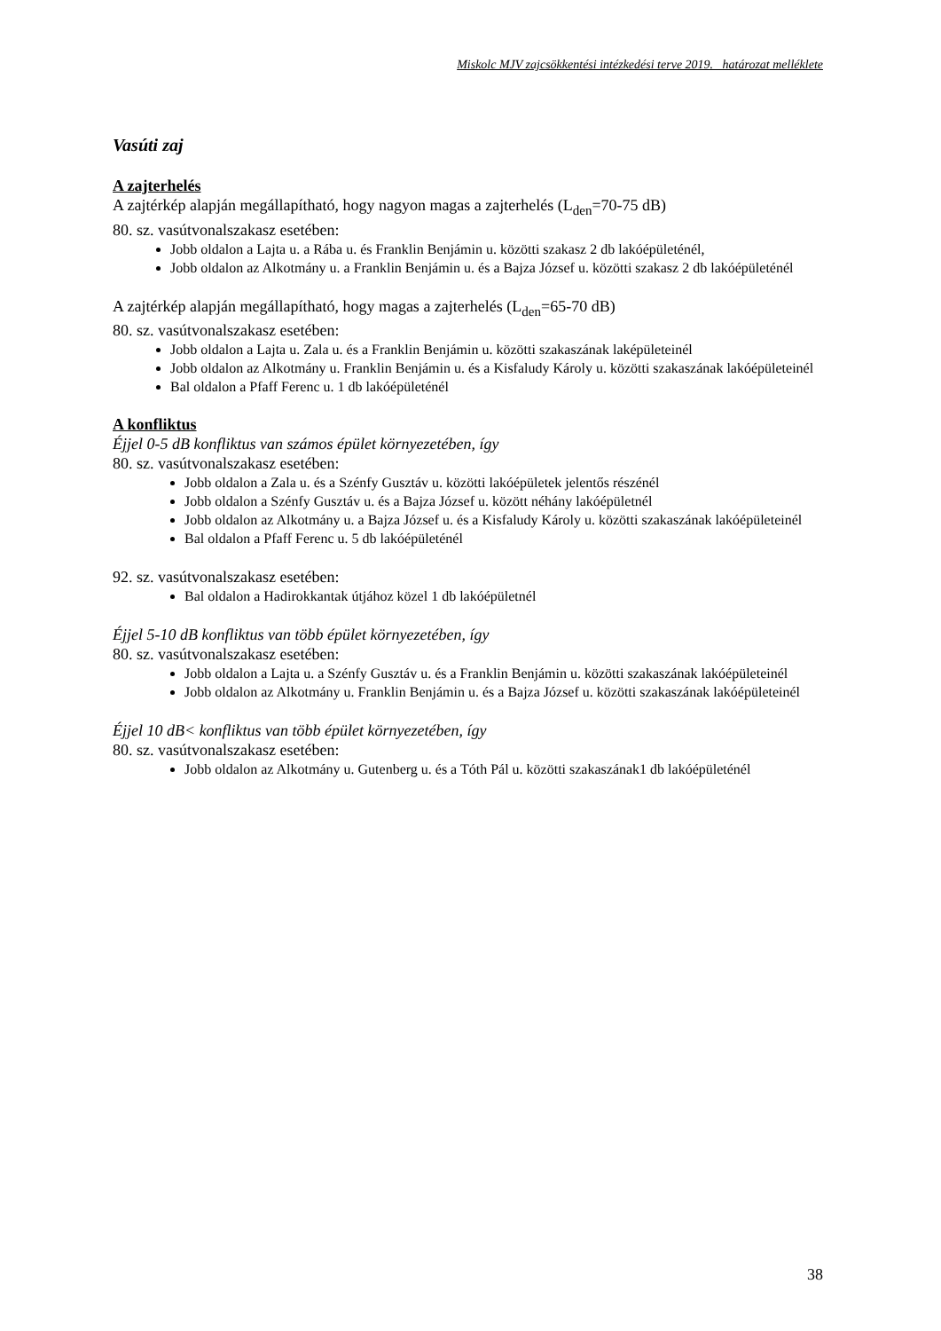Miskolc MJV zajcsökkentési intézkedési terve 2019. határozat melléklete
Vasúti zaj
A zajterhelés
A zajtérkép alapján megállapítható, hogy nagyon magas a zajterhelés (L<sub>den</sub>=70-75 dB)
80. sz. vasútvonalszakasz esetében:
Jobb oldalon a Lajta u. a Rába u. és Franklin Benjámin u. közötti szakasz 2 db lakóépületénél,
Jobb oldalon az Alkotmány u. a Franklin Benjámin u. és a Bajza József u. közötti szakasz 2 db lakóépületénél
A zajtérkép alapján megállapítható, hogy magas a zajterhelés (L<sub>den</sub>=65-70 dB)
80. sz. vasútvonalszakasz esetében:
Jobb oldalon a Lajta u. Zala u. és a Franklin Benjámin u. közötti szakaszának laképületeinél
Jobb oldalon az Alkotmány u. Franklin Benjámin u. és a Kisfaludy Károly u. közötti szakaszának lakóépületeinél
Bal oldalon a Pfaff Ferenc u. 1 db lakóépületénél
A konfliktus
Éjjel 0-5 dB konfliktus van számos épület környezetében, így
80. sz. vasútvonalszakasz esetében:
Jobb oldalon a Zala u. és a Szénfy Gusztáv u. közötti lakóépületek jelentős részénél
Jobb oldalon a Szénfy Gusztáv u. és a Bajza József u. között néhány lakóépületnél
Jobb oldalon az Alkotmány u. a Bajza József u. és a Kisfaludy Károly u. közötti szakaszának lakóépületeinél
Bal oldalon a Pfaff Ferenc u. 5 db lakóépületénél
92. sz. vasútvonalszakasz esetében:
Bal oldalon a Hadirokkantak útjához közel 1 db lakóépületnél
Éjjel 5-10 dB konfliktus van több épület környezetében, így
80. sz. vasútvonalszakasz esetében:
Jobb oldalon a Lajta u. a Szénfy Gusztáv u. és a Franklin Benjámin u. közötti szakaszának lakóépületeinél
Jobb oldalon az Alkotmány u. Franklin Benjámin u. és a Bajza József u. közötti szakaszának lakóépületeinél
Éjjel 10 dB< konfliktus van több épület környezetében, így
80. sz. vasútvonalszakasz esetében:
Jobb oldalon az Alkotmány u. Gutenberg u. és a Tóth Pál u. közötti szakaszának1 db lakóépületénél
38